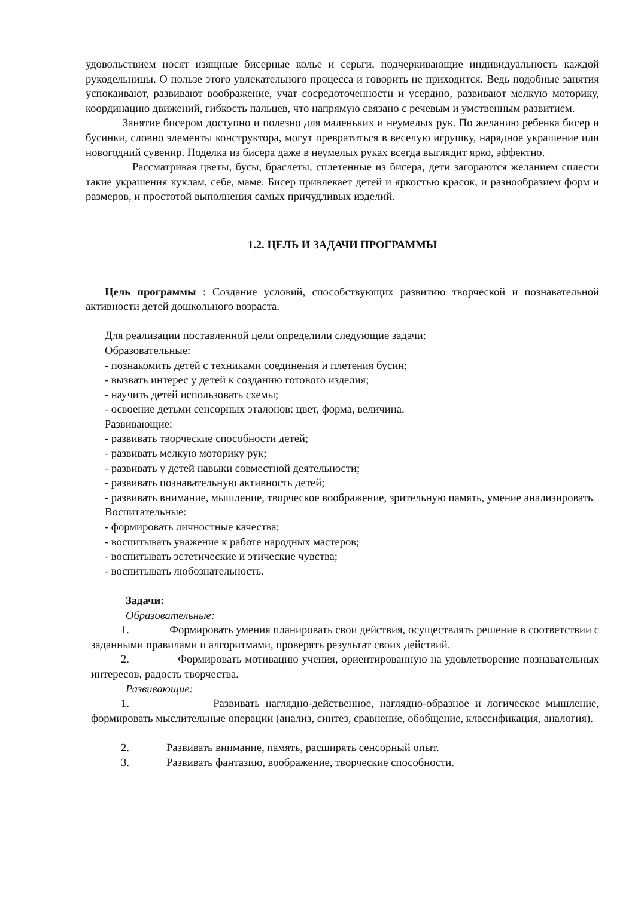удовольствием носят изящные бисерные колье и серьги, подчеркивающие индивидуальность каждой рукодельницы. О пользе этого увлекательного процесса и говорить не приходится. Ведь подобные занятия успокаивают, развивают воображение, учат сосредоточенности и усердию, развивают мелкую моторику, координацию движений, гибкость пальцев, что напрямую связано с речевым и умственным развитием.
Занятие бисером доступно и полезно для маленьких и неумелых рук. По желанию ребенка бисер и бусинки, словно элементы конструктора, могут превратиться в веселую игрушку, нарядное украшение или новогодний сувенир. Поделка из бисера даже в неумелых руках всегда выглядит ярко, эффектно.
Рассматривая цветы, бусы, браслеты, сплетенные из бисера, дети загораются желанием сплести такие украшения куклам, себе, маме. Бисер привлекает детей и яркостью красок, и разнообразием форм и размеров, и простотой выполнения самых причудливых изделий.
1.2. ЦЕЛЬ И ЗАДАЧИ ПРОГРАММЫ
Цель программы : Создание условий, способствующих развитию творческой и познавательной активности детей дошкольного возраста.
Для реализации поставленной цели определили следующие задачи:
Образовательные:
- познакомить детей с техниками соединения и плетения бусин;
- вызвать интерес у детей к созданию готового изделия;
- научить детей использовать схемы;
- освоение детьми сенсорных эталонов: цвет, форма, величина.
Развивающие:
- развивать творческие способности детей;
- развивать мелкую моторику рук;
- развивать у детей навыки совместной деятельности;
- развивать познавательную активность детей;
- развивать внимание, мышление, творческое воображение, зрительную память, умение анализировать.
Воспитательные:
- формировать личностные качества;
- воспитывать уважение к работе народных мастеров;
- воспитывать эстетические и этические чувства;
- воспитывать любознательность.
Задачи:
Образовательные:
1. Формировать умения планировать свои действия, осуществлять решение в соответствии с заданными правилами и алгоритмами, проверять результат своих действий.
2. Формировать мотивацию учения, ориентированную на удовлетворение познавательных интересов, радость творчества.
Развивающие:
1. Развивать наглядно-действенное, наглядно-образное и логическое мышление, формировать мыслительные операции (анализ, синтез, сравнение, обобщение, классификация, аналогия).
2. Развивать внимание, память, расширять сенсорный опыт.
3. Развивать фантазию, воображение, творческие способности.